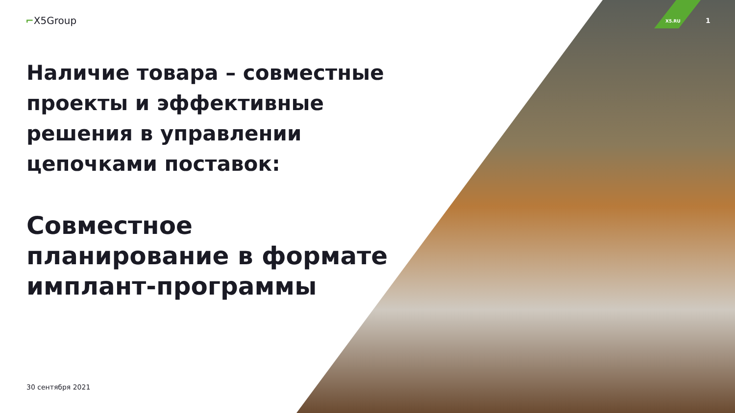⌐X5Group X5.RU 1
Наличие товара – совместные проекты и эффективные решения в управлении цепочками поставок:
Совместное планирование в формате имплант-программы
30 сентября 2021